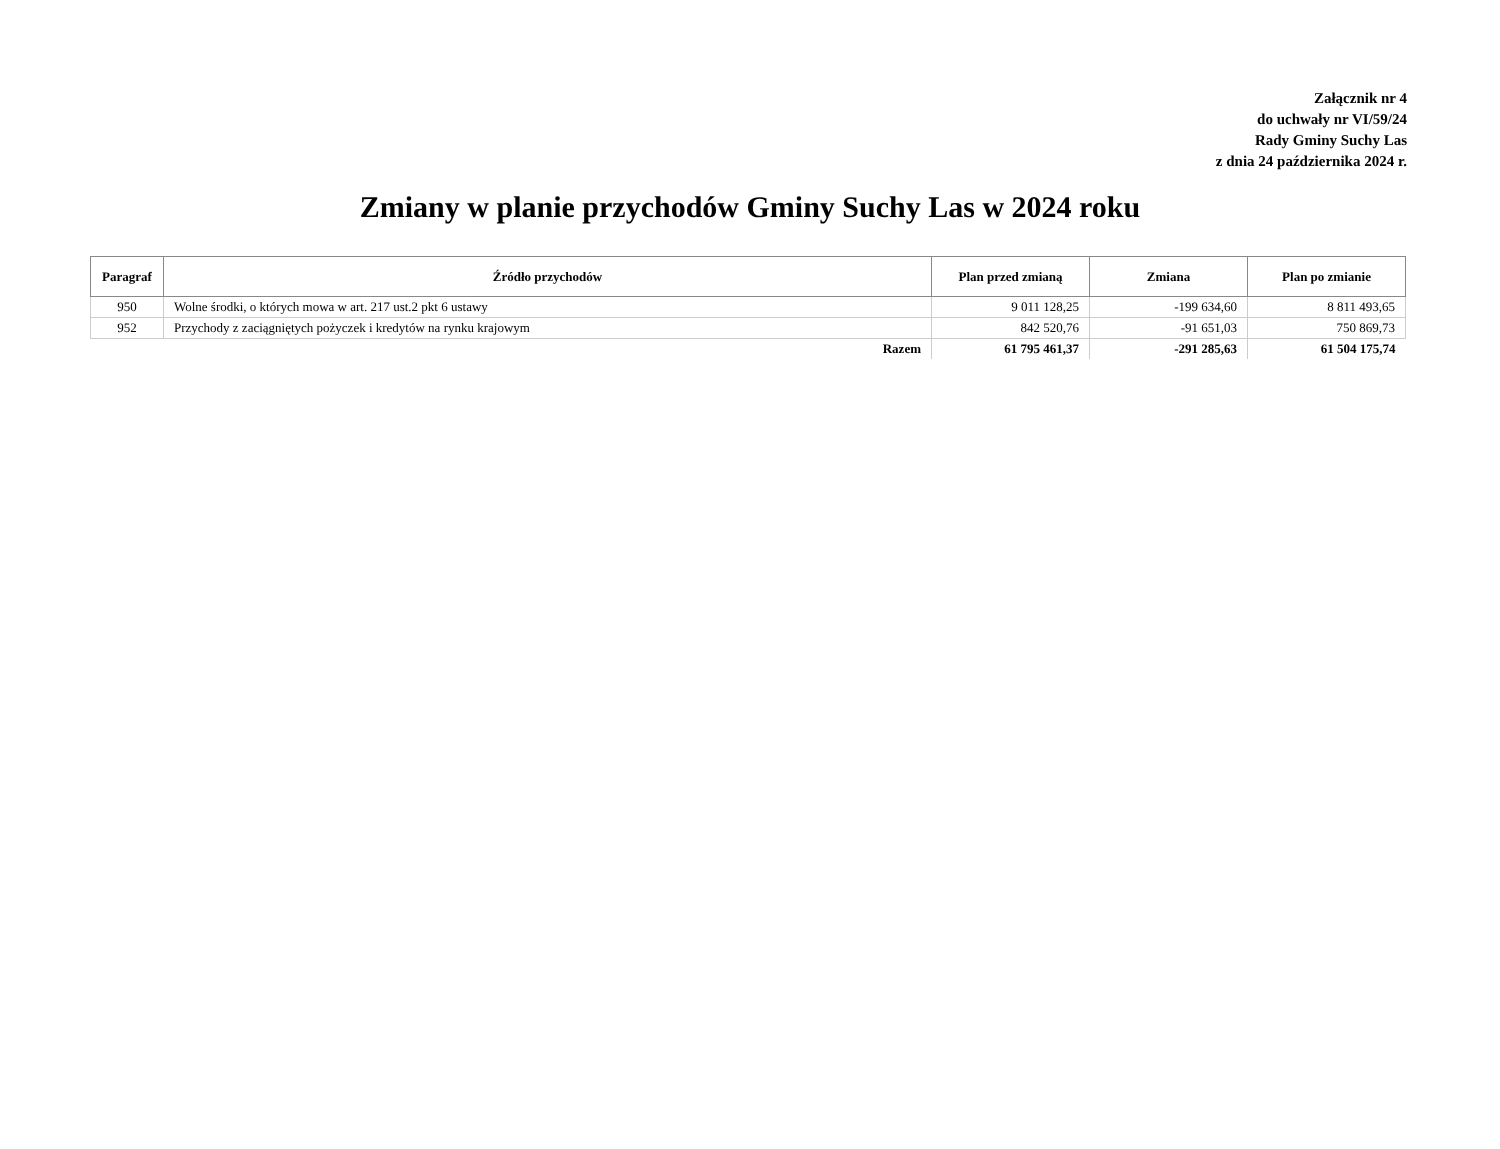Załącznik nr 4
do uchwały nr VI/59/24
Rady Gminy Suchy Las
z dnia 24 października 2024 r.
Zmiany w planie przychodów Gminy Suchy Las w 2024 roku
| Paragraf | Źródło przychodów | Plan przed zmianą | Zmiana | Plan po zmianie |
| --- | --- | --- | --- | --- |
| 950 | Wolne środki, o których mowa w art. 217 ust.2 pkt 6 ustawy | 9 011 128,25 | -199 634,60 | 8 811 493,65 |
| 952 | Przychody z zaciągniętych pożyczek i kredytów na rynku krajowym | 842 520,76 | -91 651,03 | 750 869,73 |
| Razem | | 61 795 461,37 | -291 285,63 | 61 504 175,74 |